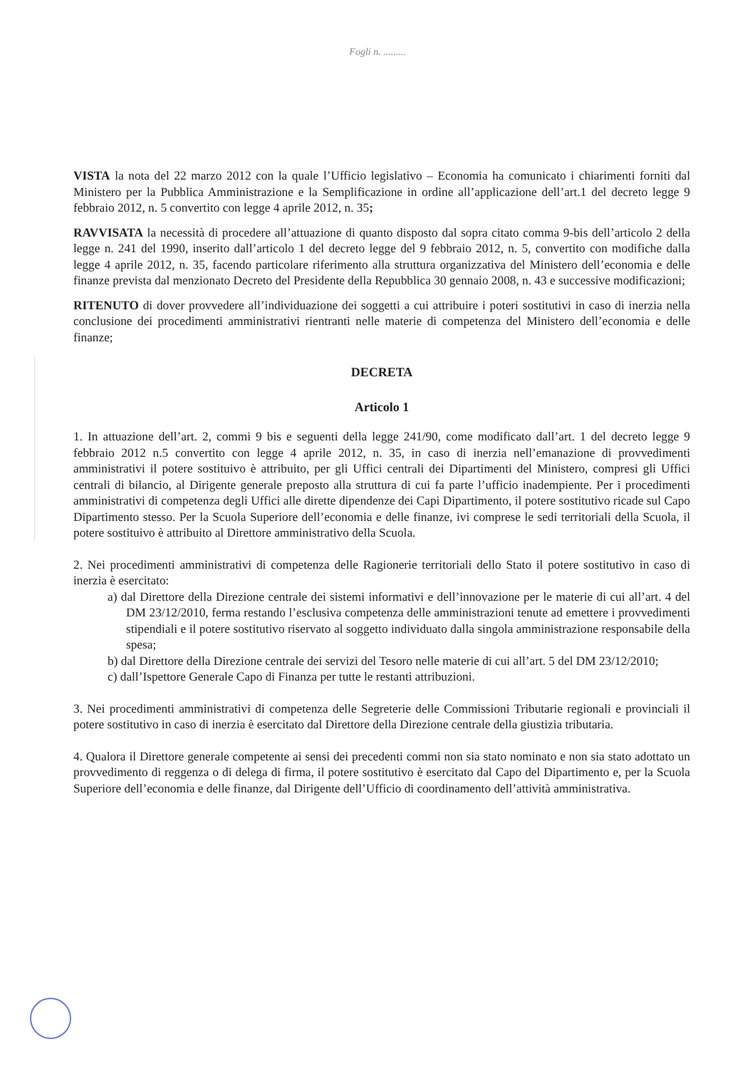Fogli n. .........
VISTA la nota del 22 marzo 2012 con la quale l’Ufficio legislativo – Economia ha comunicato i chiarimenti forniti dal Ministero per la Pubblica Amministrazione e la Semplificazione in ordine all’applicazione dell’art.1 del decreto legge 9 febbraio 2012, n. 5 convertito con legge 4 aprile 2012, n. 35;
RAVVISATA la necessità di procedere all’attuazione di quanto disposto dal sopra citato comma 9-bis dell’articolo 2 della legge n. 241 del 1990, inserito dall’articolo 1 del decreto legge del 9 febbraio 2012, n. 5, convertito con modifiche dalla legge 4 aprile 2012, n. 35, facendo particolare riferimento alla struttura organizzativa del Ministero dell’economia e delle finanze prevista dal menzionato Decreto del Presidente della Repubblica 30 gennaio 2008, n. 43 e successive modificazioni;
RITENUTO di dover provvedere all’individuazione dei soggetti a cui attribuire i poteri sostitutivi in caso di inerzia nella conclusione dei procedimenti amministrativi rientranti nelle materie di competenza del Ministero dell’economia e delle finanze;
DECRETA
Articolo 1
1. In attuazione dell’art. 2, commi 9 bis e seguenti della legge 241/90, come modificato dall’art. 1 del decreto legge 9 febbraio 2012 n.5 convertito con legge 4 aprile 2012, n. 35, in caso di inerzia nell’emanazione di provvedimenti amministrativi il potere sostituivo è attribuito, per gli Uffici centrali dei Dipartimenti del Ministero, compresi gli Uffici centrali di bilancio, al Dirigente generale preposto alla struttura di cui fa parte l’ufficio inadempiente. Per i procedimenti amministrativi di competenza degli Uffici alle dirette dipendenze dei Capi Dipartimento, il potere sostitutivo ricade sul Capo Dipartimento stesso. Per la Scuola Superiore dell’economia e delle finanze, ivi comprese le sedi territoriali della Scuola, il potere sostituivo è attribuito al Direttore amministrativo della Scuola.
2. Nei procedimenti amministrativi di competenza delle Ragionerie territoriali dello Stato il potere sostitutivo in caso di inerzia è esercitato:
a) dal Direttore della Direzione centrale dei sistemi informativi e dell’innovazione per le materie di cui all’art. 4 del DM 23/12/2010, ferma restando l’esclusiva competenza delle amministrazioni tenute ad emettere i provvedimenti stipendiali e il potere sostitutivo riservato al soggetto individuato dalla singola amministrazione responsabile della spesa;
b) dal Direttore della Direzione centrale dei servizi del Tesoro nelle materie di cui all’art. 5 del DM 23/12/2010;
c) dall’Ispettore Generale Capo di Finanza per tutte le restanti attribuzioni.
3. Nei procedimenti amministrativi di competenza delle Segreterie delle Commissioni Tributarie regionali e provinciali il potere sostitutivo in caso di inerzia è esercitato dal Direttore della Direzione centrale della giustizia tributaria.
4. Qualora il Direttore generale competente ai sensi dei precedenti commi non sia stato nominato e non sia stato adottato un provvedimento di reggenza o di delega di firma, il potere sostitutivo è esercitato dal Capo del Dipartimento e, per la Scuola Superiore dell’economia e delle finanze, dal Dirigente dell’Ufficio di coordinamento dell’attività amministrativa.